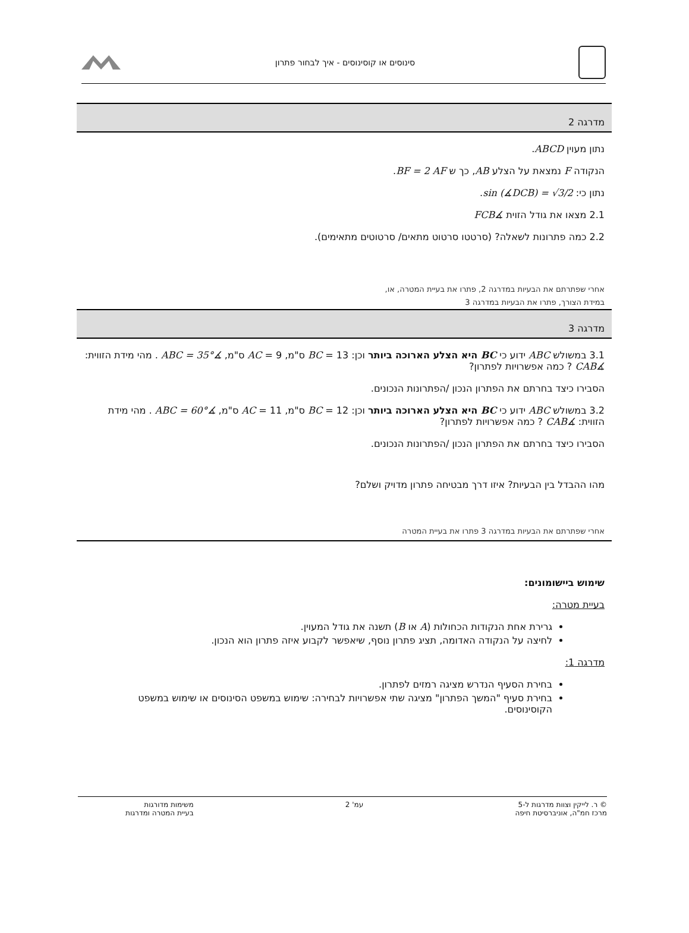סינוסים או קוסינוסים - איך לבחור פתרון
מדרגה 2
נתון מעוין ABCD.
הנקודה F נמצאת על הצלע AB, כך ש BF = 2 AF.
נתון כי: sin (∡DCB) = √3/2.
2.1 מצאו את גודל הזוית ∡FCB
2.2 כמה פתרונות לשאלה? (סרטטו סרטוט מתאים/ סרטוטים מתאימים).
אחרי שפתרתם את הבעיות במדרגה 2, פתרו את בעיית המטרה, או,
במידת הצורך, פתרו את הבעיות במדרגה 3
מדרגה 3
3.1 במשולש ABC ידוע כי BC היא הצלע הארוכה ביותר וכן: BC = 13 ס"מ, AC = 9 ס"מ, ∡ABC = 35° . מהי מידת הזווית: ∡CAB ? כמה אפשרויות לפתרון?
הסבירו כיצד בחרתם את הפתרון הנכון /הפתרונות הנכונים.
3.2 במשולש ABC ידוע כי BC היא הצלע הארוכה ביותר וכן: BC = 12 ס"מ, AC = 11 ס"מ, ∡ABC = 60° . מהי מידת הזווית: ∡CAB ? כמה אפשרויות לפתרון?
הסבירו כיצד בחרתם את הפתרון הנכון /הפתרונות הנכונים.
מהו ההבדל בין הבעיות? איזו דרך מבטיחה פתרון מדויק ושלם?
אחרי שפתרתם את הבעיות במדרגה 3 פתרו את בעיית המטרה
שימוש ביישומונים:
בעיית מטרה:
גרירת אחת הנקודות הכחולות (A או B) תשנה את גודל המעוין.
לחיצה על הנקודה האדומה, תציג פתרון נוסף, שיאפשר לקבוע איזה פתרון הוא הנכון.
מדרגה 1:
בחירת הסעיף הנדרש מציגה רמזים לפתרון.
בחירת סעיף "המשך הפתרון" מציגה שתי אפשרויות לבחירה: שימוש במשפט הסינוסים או שימוש במשפט הקוסינוסים.
© ר. לייקין וצוות מדרגות ל-5
מרכז חמ"ה, אוניברסיטת חיפה
עמ' 2 משימות מדורגות
בעיית המטרה ומדרגות